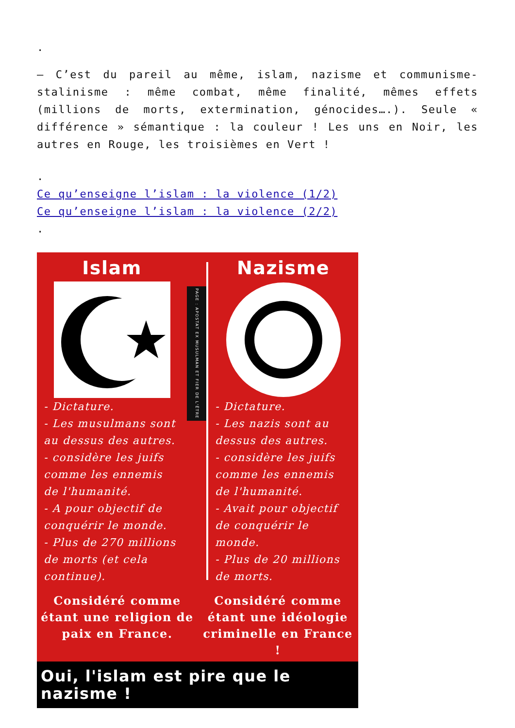.
– C’est du pareil au même, islam, nazisme et communisme-stalinisme : même combat, même finalité, mêmes effets (millions de morts, extermination, génocides….). Seule « différence » sémantique : la couleur ! Les uns en Noir, les autres en Rouge, les troisièmes en Vert !
.
Ce qu’enseigne l’islam : la violence (1/2)
Ce qu’enseigne l’islam : la violence (2/2)
.
Islam
- Dictature.
- Les musulmans sont au dessus des autres.
- considère les juifs comme les ennemis de l'humanité.
- A pour objectif de conquérir le monde.
- Plus de 270 millions de morts (et cela continue).
PAGE : APOSTAT EX MUSULMAN ET FIER DE L'ÊTRE
Nazisme
- Dictature.
- Les nazis sont au dessus des autres.
- considère les juifs comme les ennemis de l'humanité.
- Avait pour objectif de conquérir le monde.
- Plus de 20 millions de morts.
Considéré comme étant une religion de paix en France.
Considéré comme étant une idéologie criminelle en France !
Oui, l'islam est pire que le nazisme !